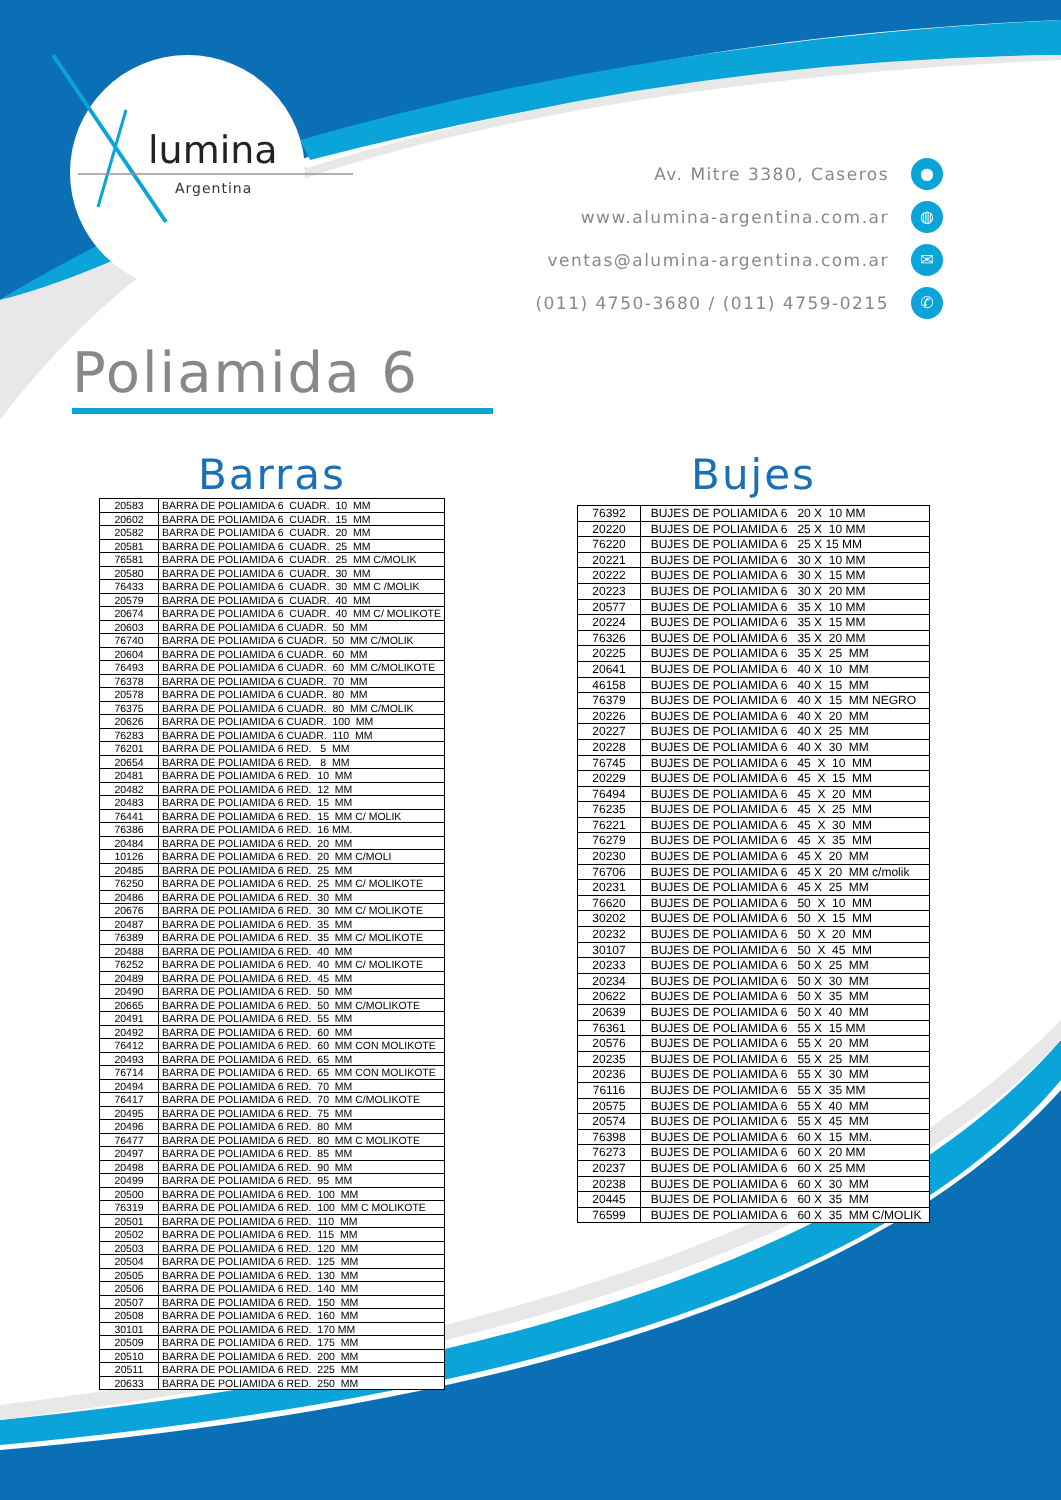lumina
Argentina
Av. Mitre 3380, Caseros ●
www.alumina-argentina.com.ar ◍
ventas@alumina-argentina.com.ar ✉
(011) 4750-3680 / (011) 4759-0215 ✆
Poliamida 6
Barras
| 20583 | BARRA DE POLIAMIDA 6 CUADR. 10 MM |
| 20602 | BARRA DE POLIAMIDA 6 CUADR. 15 MM |
| 20582 | BARRA DE POLIAMIDA 6 CUADR. 20 MM |
| 20581 | BARRA DE POLIAMIDA 6 CUADR. 25 MM |
| 76581 | BARRA DE POLIAMIDA 6 CUADR. 25 MM C/MOLIK |
| 20580 | BARRA DE POLIAMIDA 6 CUADR. 30 MM |
| 76433 | BARRA DE POLIAMIDA 6 CUADR. 30 MM C /MOLIK |
| 20579 | BARRA DE POLIAMIDA 6 CUADR. 40 MM |
| 20674 | BARRA DE POLIAMIDA 6 CUADR. 40 MM C/ MOLIKOTE |
| 20603 | BARRA DE POLIAMIDA 6 CUADR. 50 MM |
| 76740 | BARRA DE POLIAMIDA 6 CUADR. 50 MM C/MOLIK |
| 20604 | BARRA DE POLIAMIDA 6 CUADR. 60 MM |
| 76493 | BARRA DE POLIAMIDA 6 CUADR. 60 MM C/MOLIKOTE |
| 76378 | BARRA DE POLIAMIDA 6 CUADR. 70 MM |
| 20578 | BARRA DE POLIAMIDA 6 CUADR. 80 MM |
| 76375 | BARRA DE POLIAMIDA 6 CUADR. 80 MM C/MOLIK |
| 20626 | BARRA DE POLIAMIDA 6 CUADR. 100 MM |
| 76283 | BARRA DE POLIAMIDA 6 CUADR. 110 MM |
| 76201 | BARRA DE POLIAMIDA 6 RED. 5 MM |
| 20654 | BARRA DE POLIAMIDA 6 RED. 8 MM |
| 20481 | BARRA DE POLIAMIDA 6 RED. 10 MM |
| 20482 | BARRA DE POLIAMIDA 6 RED. 12 MM |
| 20483 | BARRA DE POLIAMIDA 6 RED. 15 MM |
| 76441 | BARRA DE POLIAMIDA 6 RED. 15 MM C/ MOLIK |
| 76386 | BARRA DE POLIAMIDA 6 RED. 16 MM. |
| 20484 | BARRA DE POLIAMIDA 6 RED. 20 MM |
| 10126 | BARRA DE POLIAMIDA 6 RED. 20 MM C/MOLI |
| 20485 | BARRA DE POLIAMIDA 6 RED. 25 MM |
| 76250 | BARRA DE POLIAMIDA 6 RED. 25 MM C/ MOLIKOTE |
| 20486 | BARRA DE POLIAMIDA 6 RED. 30 MM |
| 20676 | BARRA DE POLIAMIDA 6 RED. 30 MM C/ MOLIKOTE |
| 20487 | BARRA DE POLIAMIDA 6 RED. 35 MM |
| 76389 | BARRA DE POLIAMIDA 6 RED. 35 MM C/ MOLIKOTE |
| 20488 | BARRA DE POLIAMIDA 6 RED. 40 MM |
| 76252 | BARRA DE POLIAMIDA 6 RED. 40 MM C/ MOLIKOTE |
| 20489 | BARRA DE POLIAMIDA 6 RED. 45 MM |
| 20490 | BARRA DE POLIAMIDA 6 RED. 50 MM |
| 20665 | BARRA DE POLIAMIDA 6 RED. 50 MM C/MOLIKOTE |
| 20491 | BARRA DE POLIAMIDA 6 RED. 55 MM |
| 20492 | BARRA DE POLIAMIDA 6 RED. 60 MM |
| 76412 | BARRA DE POLIAMIDA 6 RED. 60 MM CON MOLIKOTE |
| 20493 | BARRA DE POLIAMIDA 6 RED. 65 MM |
| 76714 | BARRA DE POLIAMIDA 6 RED. 65 MM CON MOLIKOTE |
| 20494 | BARRA DE POLIAMIDA 6 RED. 70 MM |
| 76417 | BARRA DE POLIAMIDA 6 RED. 70 MM C/MOLIKOTE |
| 20495 | BARRA DE POLIAMIDA 6 RED. 75 MM |
| 20496 | BARRA DE POLIAMIDA 6 RED. 80 MM |
| 76477 | BARRA DE POLIAMIDA 6 RED. 80 MM C MOLIKOTE |
| 20497 | BARRA DE POLIAMIDA 6 RED. 85 MM |
| 20498 | BARRA DE POLIAMIDA 6 RED. 90 MM |
| 20499 | BARRA DE POLIAMIDA 6 RED. 95 MM |
| 20500 | BARRA DE POLIAMIDA 6 RED. 100 MM |
| 76319 | BARRA DE POLIAMIDA 6 RED. 100 MM C MOLIKOTE |
| 20501 | BARRA DE POLIAMIDA 6 RED. 110 MM |
| 20502 | BARRA DE POLIAMIDA 6 RED. 115 MM |
| 20503 | BARRA DE POLIAMIDA 6 RED. 120 MM |
| 20504 | BARRA DE POLIAMIDA 6 RED. 125 MM |
| 20505 | BARRA DE POLIAMIDA 6 RED. 130 MM |
| 20506 | BARRA DE POLIAMIDA 6 RED. 140 MM |
| 20507 | BARRA DE POLIAMIDA 6 RED. 150 MM |
| 20508 | BARRA DE POLIAMIDA 6 RED. 160 MM |
| 30101 | BARRA DE POLIAMIDA 6 RED. 170 MM |
| 20509 | BARRA DE POLIAMIDA 6 RED. 175 MM |
| 20510 | BARRA DE POLIAMIDA 6 RED. 200 MM |
| 20511 | BARRA DE POLIAMIDA 6 RED. 225 MM |
| 20633 | BARRA DE POLIAMIDA 6 RED. 250 MM |
Bujes
| 76392 | BUJES DE POLIAMIDA 6 20 X 10 MM |
| 20220 | BUJES DE POLIAMIDA 6 25 X 10 MM |
| 76220 | BUJES DE POLIAMIDA 6 25 X 15 MM |
| 20221 | BUJES DE POLIAMIDA 6 30 X 10 MM |
| 20222 | BUJES DE POLIAMIDA 6 30 X 15 MM |
| 20223 | BUJES DE POLIAMIDA 6 30 X 20 MM |
| 20577 | BUJES DE POLIAMIDA 6 35 X 10 MM |
| 20224 | BUJES DE POLIAMIDA 6 35 X 15 MM |
| 76326 | BUJES DE POLIAMIDA 6 35 X 20 MM |
| 20225 | BUJES DE POLIAMIDA 6 35 X 25 MM |
| 20641 | BUJES DE POLIAMIDA 6 40 X 10 MM |
| 46158 | BUJES DE POLIAMIDA 6 40 X 15 MM |
| 76379 | BUJES DE POLIAMIDA 6 40 X 15 MM NEGRO |
| 20226 | BUJES DE POLIAMIDA 6 40 X 20 MM |
| 20227 | BUJES DE POLIAMIDA 6 40 X 25 MM |
| 20228 | BUJES DE POLIAMIDA 6 40 X 30 MM |
| 76745 | BUJES DE POLIAMIDA 6 45 X 10 MM |
| 20229 | BUJES DE POLIAMIDA 6 45 X 15 MM |
| 76494 | BUJES DE POLIAMIDA 6 45 X 20 MM |
| 76235 | BUJES DE POLIAMIDA 6 45 X 25 MM |
| 76221 | BUJES DE POLIAMIDA 6 45 X 30 MM |
| 76279 | BUJES DE POLIAMIDA 6 45 X 35 MM |
| 20230 | BUJES DE POLIAMIDA 6 45 X 20 MM |
| 76706 | BUJES DE POLIAMIDA 6 45 X 20 MM c/molik |
| 20231 | BUJES DE POLIAMIDA 6 45 X 25 MM |
| 76620 | BUJES DE POLIAMIDA 6 50 X 10 MM |
| 30202 | BUJES DE POLIAMIDA 6 50 X 15 MM |
| 20232 | BUJES DE POLIAMIDA 6 50 X 20 MM |
| 30107 | BUJES DE POLIAMIDA 6 50 X 45 MM |
| 20233 | BUJES DE POLIAMIDA 6 50 X 25 MM |
| 20234 | BUJES DE POLIAMIDA 6 50 X 30 MM |
| 20622 | BUJES DE POLIAMIDA 6 50 X 35 MM |
| 20639 | BUJES DE POLIAMIDA 6 50 X 40 MM |
| 76361 | BUJES DE POLIAMIDA 6 55 X 15 MM |
| 20576 | BUJES DE POLIAMIDA 6 55 X 20 MM |
| 20235 | BUJES DE POLIAMIDA 6 55 X 25 MM |
| 20236 | BUJES DE POLIAMIDA 6 55 X 30 MM |
| 76116 | BUJES DE POLIAMIDA 6 55 X 35 MM |
| 20575 | BUJES DE POLIAMIDA 6 55 X 40 MM |
| 20574 | BUJES DE POLIAMIDA 6 55 X 45 MM |
| 76398 | BUJES DE POLIAMIDA 6 60 X 15 MM. |
| 76273 | BUJES DE POLIAMIDA 6 60 X 20 MM |
| 20237 | BUJES DE POLIAMIDA 6 60 X 25 MM |
| 20238 | BUJES DE POLIAMIDA 6 60 X 30 MM |
| 20445 | BUJES DE POLIAMIDA 6 60 X 35 MM |
| 76599 | BUJES DE POLIAMIDA 6 60 X 35 MM C/MOLIK |